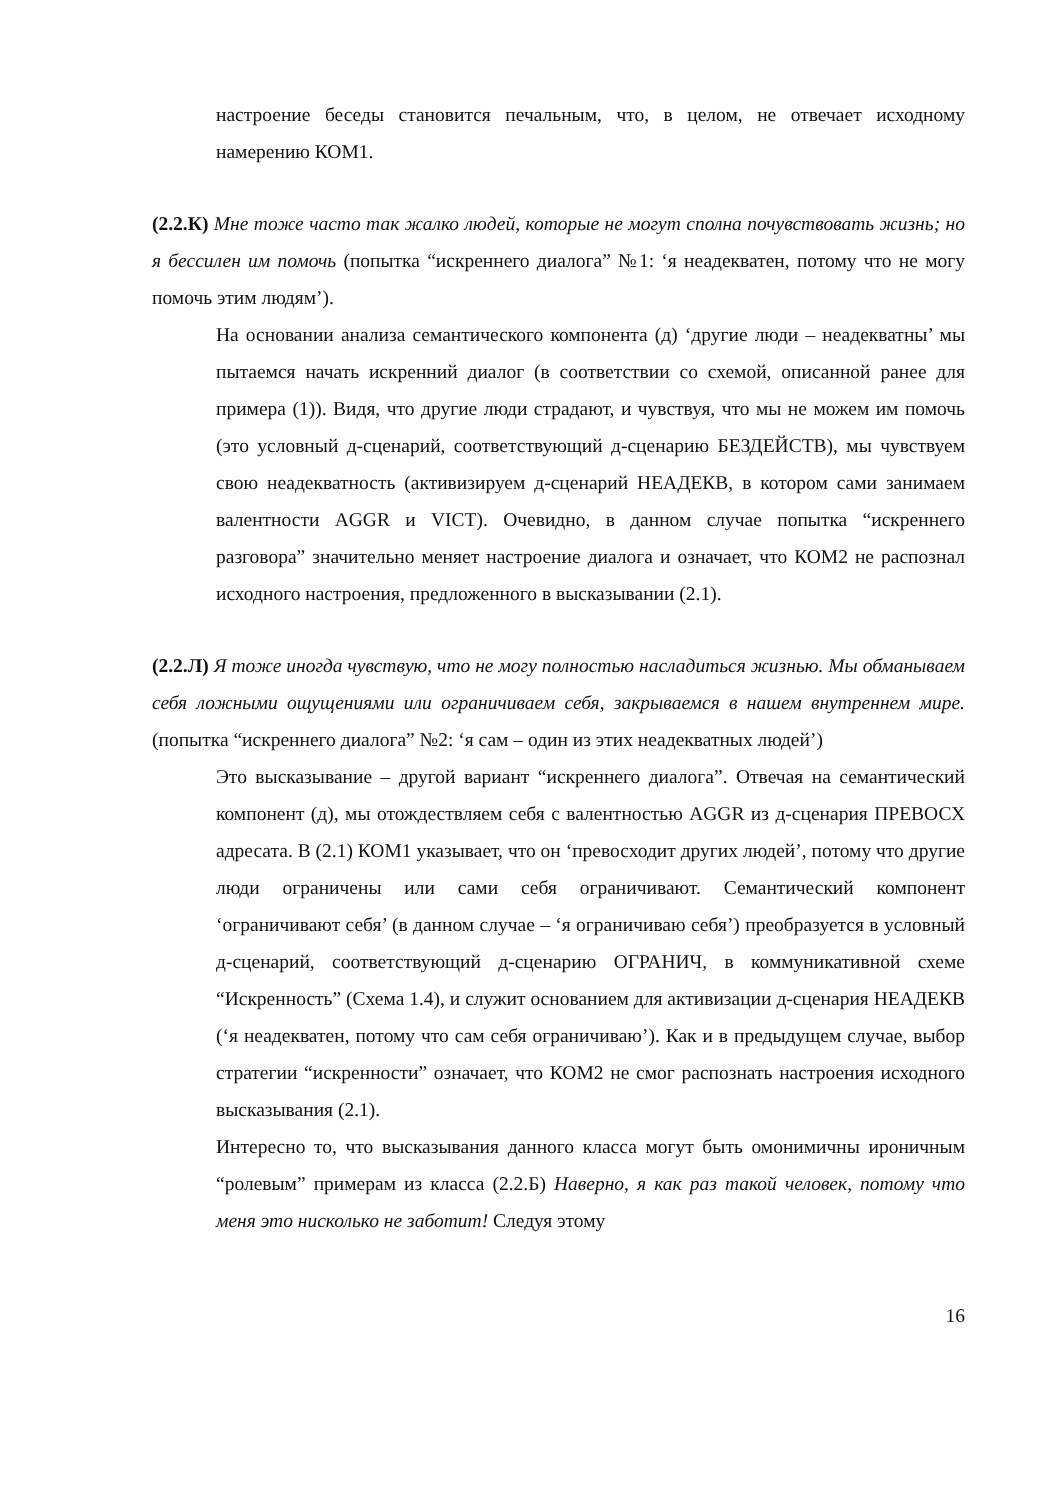настроение беседы становится печальным, что, в целом, не отвечает исходному намерению КОМ1.
(2.2.К) Мне тоже часто так жалко людей, которые не могут сполна почувствовать жизнь; но я бессилен им помочь (попытка “искреннего диалога” №1: ‘я неадекватен, потому что не могу помочь этим людям’).
На основании анализа семантического компонента (д) ‘другие люди – неадекватны’ мы пытаемся начать искренний диалог (в соответствии со схемой, описанной ранее для примера (1)). Видя, что другие люди страдают, и чувствуя, что мы не можем им помочь (это условный д-сценарий, соответствующий д-сценарию БЕЗДЕЙСТВ), мы чувствуем свою неадекватность (активизируем д-сценарий НЕАДЕКВ, в котором сами занимаем валентности AGGR и VICT). Очевидно, в данном случае попытка “искреннего разговора” значительно меняет настроение диалога и означает, что КОМ2 не распознал исходного настроения, предложенного в высказывании (2.1).
(2.2.Л) Я тоже иногда чувствую, что не могу полностью насладиться жизнью. Мы обманываем себя ложными ощущениями или ограничиваем себя, закрываемся в нашем внутреннем мире. (попытка “искреннего диалога” №2: ‘я сам – один из этих неадекватных людей’)
Это высказывание – другой вариант “искреннего диалога”. Отвечая на семантический компонент (д), мы отождествляем себя с валентностью AGGR из д-сценария ПРЕВОСХ адресата. В (2.1) КОМ1 указывает, что он ‘превосходит других людей’, потому что другие люди ограничены или сами себя ограничивают. Семантический компонент ‘ограничивают себя’ (в данном случае – ‘я ограничиваю себя’) преобразуется в условный д-сценарий, соответствующий д-сценарию ОГРАНИЧ, в коммуникативной схеме “Искренность” (Схема 1.4), и служит основанием для активизации д-сценария НЕАДЕКВ (‘я неадекватен, потому что сам себя ограничиваю’). Как и в предыдущем случае, выбор стратегии “искренности” означает, что КОМ2 не смог распознать настроения исходного высказывания (2.1).
Интересно то, что высказывания данного класса могут быть омонимичны ироничным “ролевым” примерам из класса (2.2.Б) Наверно, я как раз такой человек, потому что меня это нисколько не заботит! Следуя этому
16